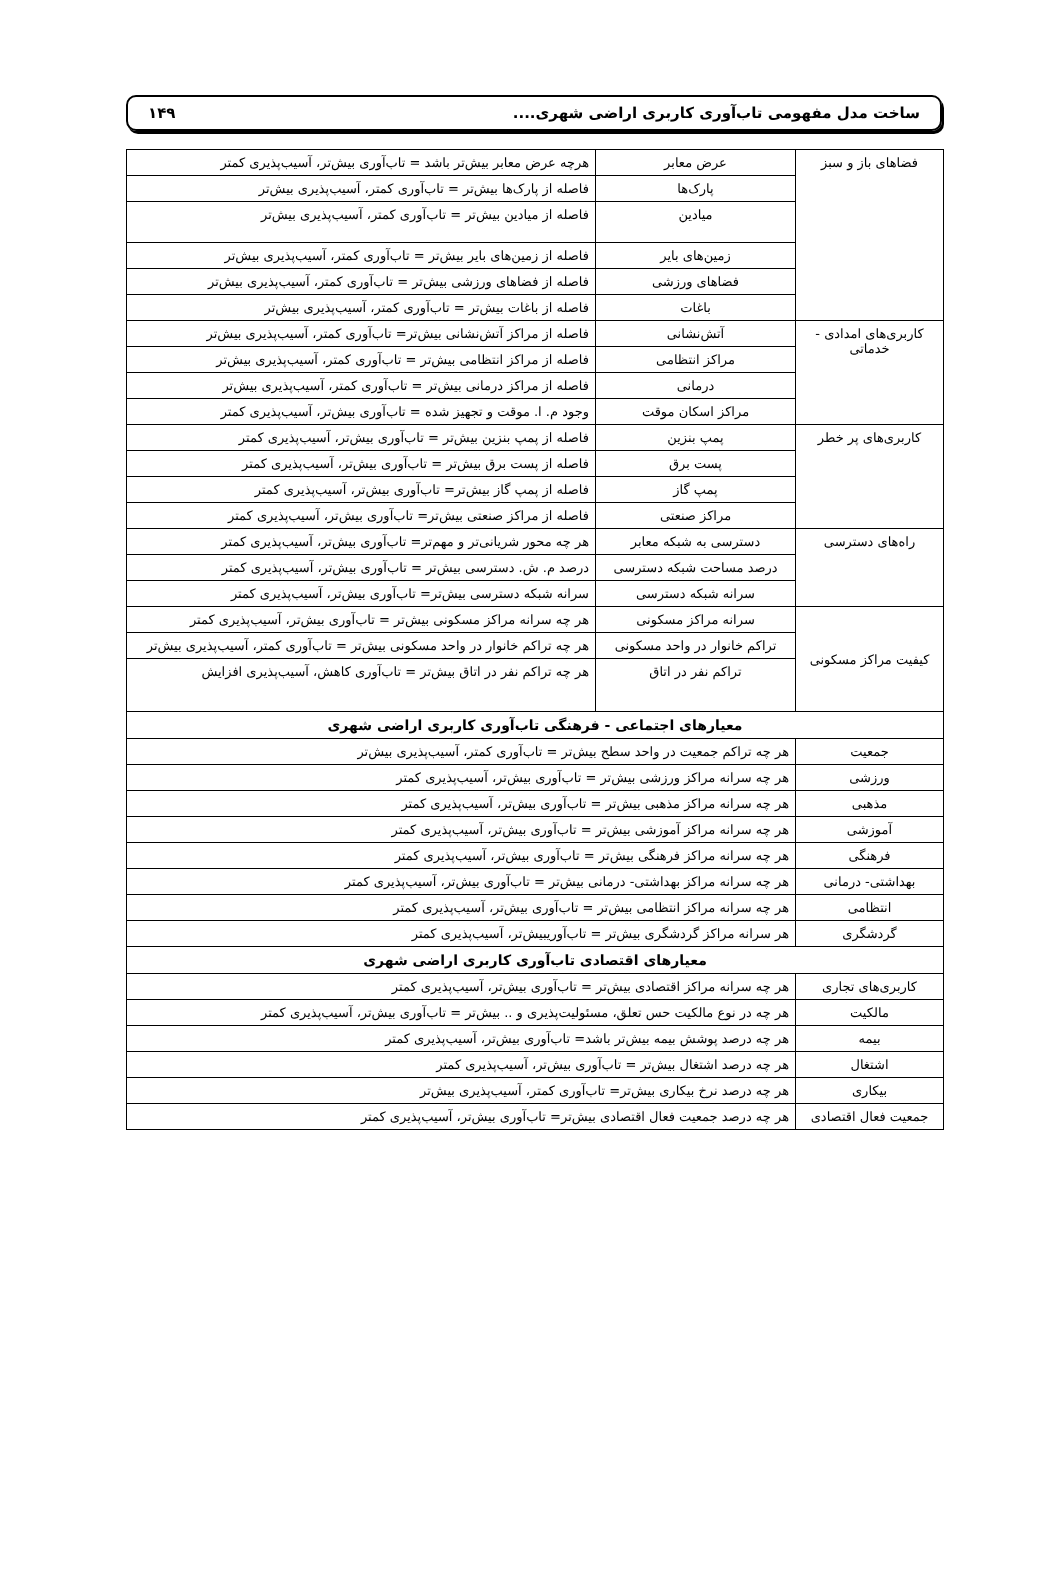ساخت مدل مفهومی تاب‌آوری کاربری اراضی شهری.... ۱۴۹
| فضاهای باز و سبز | عرض معابر | هرچه عرض معابر بیش‌تر باشد = تاب‌آوری بیش‌تر، آسیب‌پذیری کمتر |
| | پارک‌ها | فاصله از پارک‌ها بیش‌تر = تاب‌آوری کمتر، آسیب‌پذیری بیش‌تر |
| | میادین | فاصله از میادین بیش‌تر = تاب‌آوری کمتر، آسیب‌پذیری بیش‌تر |
| | زمین‌های بایر | فاصله از زمین‌های بایر بیش‌تر = تاب‌آوری کمتر، آسیب‌پذیری بیش‌تر |
| | فضاهای ورزشی | فاصله از فضاهای ورزشی بیش‌تر = تاب‌آوری کمتر، آسیب‌پذیری بیش‌تر |
| | باغات | فاصله از باغات بیش‌تر = تاب‌آوری کمتر، آسیب‌پذیری بیش‌تر |
| کاربری‌های امدادی - خدماتی | آتش‌نشانی | فاصله از مراکز آتش‌نشانی بیش‌تر= تاب‌آوری کمتر، آسیب‌پذیری بیش‌تر |
| | مراکز انتظامی | فاصله از مراکز انتظامی بیش‌تر = تاب‌آوری کمتر، آسیب‌پذیری بیش‌تر |
| | درمانی | فاصله از مراکز درمانی بیش‌تر = تاب‌آوری کمتر، آسیب‌پذیری بیش‌تر |
| | مراکز اسکان موقت | وجود م. ا. موقت و تجهیز شده = تاب‌آوری بیش‌تر، آسیب‌پذیری کمتر |
| کاربری‌های پر خطر | پمپ بنزین | فاصله از پمپ بنزین بیش‌تر = تاب‌آوری بیش‌تر، آسیب‌پذیری کمتر |
| | پست برق | فاصله از پست برق بیش‌تر = تاب‌آوری بیش‌تر، آسیب‌پذیری کمتر |
| | پمپ گاز | فاصله از پمپ گاز بیش‌تر= تاب‌آوری بیش‌تر، آسیب‌پذیری کمتر |
| | مراکز صنعتی | فاصله از مراکز صنعتی بیش‌تر= تاب‌آوری بیش‌تر، آسیب‌پذیری کمتر |
| راه‌های دسترسی | دسترسی به شبکه معابر | هر چه محور شریانی‌تر و مهم‌تر= تاب‌آوری بیش‌تر، آسیب‌پذیری کمتر |
| | درصد مساحت شبکه دسترسی | درصد م. ش. دسترسی بیش‌تر = تاب‌آوری بیش‌تر، آسیب‌پذیری کمتر |
| | سرانه شبکه دسترسی | سرانه شبکه دسترسی بیش‌تر= تاب‌آوری بیش‌تر، آسیب‌پذیری کمتر |
| کیفیت مراکز مسکونی | سرانه مراکز مسکونی | هر چه سرانه مراکز مسکونی بیش‌تر = تاب‌آوری بیش‌تر، آسیب‌پذیری کمتر |
| | تراکم خانوار در واحد مسکونی | هر چه تراکم خانوار در واحد مسکونی بیش‌تر = تاب‌آوری کمتر، آسیب‌پذیری بیش‌تر |
| | تراکم نفر در اتاق | هر چه تراکم نفر در اتاق بیش‌تر = تاب‌آوری کاهش، آسیب‌پذیری افزایش |
| معیارهای اجتماعی - فرهنگی تاب‌آوری کاربری اراضی شهری | | |
| جمعیت | هر چه تراکم جمعیت در واحد سطح بیش‌تر = تاب‌آوری کمتر، آسیب‌پذیری بیش‌تر | |
| ورزشی | هر چه سرانه مراکز ورزشی بیش‌تر = تاب‌آوری بیش‌تر، آسیب‌پذیری کمتر | |
| مذهبی | هر چه سرانه مراکز مذهبی بیش‌تر = تاب‌آوری بیش‌تر، آسیب‌پذیری کمتر | |
| آموزشی | هر چه سرانه مراکز آموزشی بیش‌تر = تاب‌آوری بیش‌تر، آسیب‌پذیری کمتر | |
| فرهنگی | هر چه سرانه مراکز فرهنگی بیش‌تر = تاب‌آوری بیش‌تر، آسیب‌پذیری کمتر | |
| بهداشتی- درمانی | هر چه سرانه مراکز بهداشتی- درمانی بیش‌تر = تاب‌آوری بیش‌تر، آسیب‌پذیری کمتر | |
| انتظامی | هر چه سرانه مراکز انتظامی بیش‌تر = تاب‌آوری بیش‌تر، آسیب‌پذیری کمتر | |
| گردشگری | هر سرانه مراکز گردشگری بیش‌تر = تاب‌آوریبیش‌تر، آسیب‌پذیری کمتر | |
| معیارهای اقتصادی تاب‌آوری کاربری اراضی شهری | | |
| کاربری‌های تجاری | هر چه سرانه مراکز اقتصادی بیش‌تر = تاب‌آوری بیش‌تر، آسیب‌پذیری کمتر | |
| مالکیت | هر چه در نوع مالکیت حس تعلق، مسئولیت‌پذیری و .. بیش‌تر = تاب‌آوری بیش‌تر، آسیب‌پذیری کمتر | |
| بیمه | هر چه درصد پوشش بیمه بیش‌تر باشد= تاب‌آوری بیش‌تر، آسیب‌پذیری کمتر | |
| اشتغال | هر چه درصد اشتغال بیش‌تر = تاب‌آوری بیش‌تر، آسیب‌پذیری کمتر | |
| بیکاری | هر چه درصد نرخ بیکاری بیش‌تر= تاب‌آوری کمتر، آسیب‌پذیری بیش‌تر | |
| جمعیت فعال اقتصادی | هر چه درصد جمعیت فعال اقتصادی بیش‌تر= تاب‌آوری بیش‌تر، آسیب‌پذیری کمتر | |